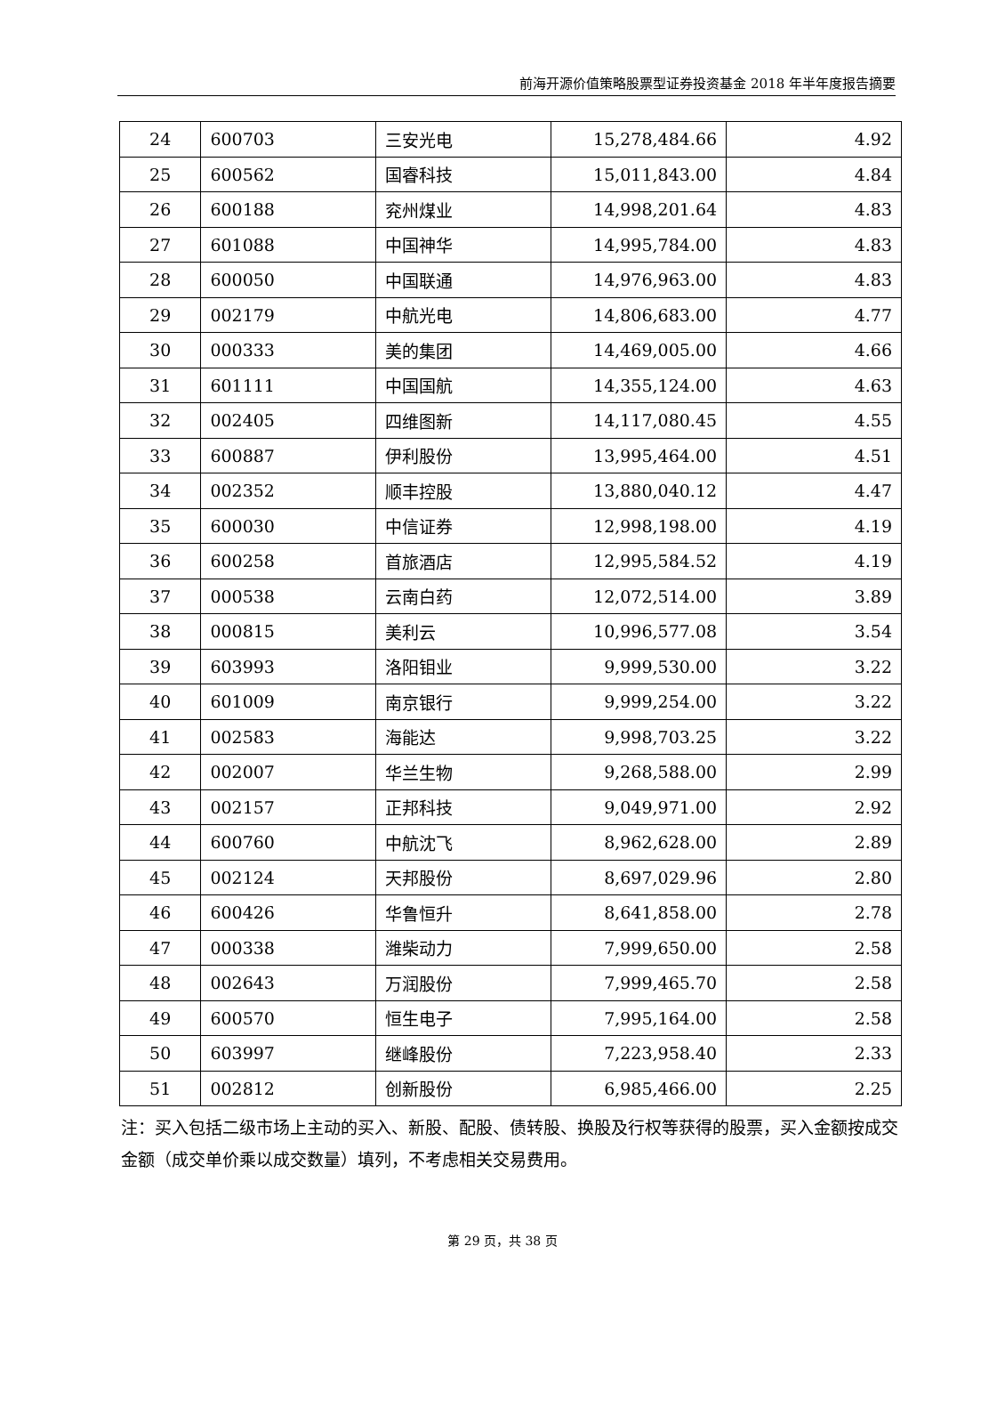前海开源价值策略股票型证券投资基金 2018 年半年度报告摘要
| 24 | 600703 | 三安光电 | 15,278,484.66 | 4.92 |
| 25 | 600562 | 国睿科技 | 15,011,843.00 | 4.84 |
| 26 | 600188 | 兖州煤业 | 14,998,201.64 | 4.83 |
| 27 | 601088 | 中国神华 | 14,995,784.00 | 4.83 |
| 28 | 600050 | 中国联通 | 14,976,963.00 | 4.83 |
| 29 | 002179 | 中航光电 | 14,806,683.00 | 4.77 |
| 30 | 000333 | 美的集团 | 14,469,005.00 | 4.66 |
| 31 | 601111 | 中国国航 | 14,355,124.00 | 4.63 |
| 32 | 002405 | 四维图新 | 14,117,080.45 | 4.55 |
| 33 | 600887 | 伊利股份 | 13,995,464.00 | 4.51 |
| 34 | 002352 | 顺丰控股 | 13,880,040.12 | 4.47 |
| 35 | 600030 | 中信证券 | 12,998,198.00 | 4.19 |
| 36 | 600258 | 首旅酒店 | 12,995,584.52 | 4.19 |
| 37 | 000538 | 云南白药 | 12,072,514.00 | 3.89 |
| 38 | 000815 | 美利云 | 10,996,577.08 | 3.54 |
| 39 | 603993 | 洛阳钼业 | 9,999,530.00 | 3.22 |
| 40 | 601009 | 南京银行 | 9,999,254.00 | 3.22 |
| 41 | 002583 | 海能达 | 9,998,703.25 | 3.22 |
| 42 | 002007 | 华兰生物 | 9,268,588.00 | 2.99 |
| 43 | 002157 | 正邦科技 | 9,049,971.00 | 2.92 |
| 44 | 600760 | 中航沈飞 | 8,962,628.00 | 2.89 |
| 45 | 002124 | 天邦股份 | 8,697,029.96 | 2.80 |
| 46 | 600426 | 华鲁恒升 | 8,641,858.00 | 2.78 |
| 47 | 000338 | 潍柴动力 | 7,999,650.00 | 2.58 |
| 48 | 002643 | 万润股份 | 7,999,465.70 | 2.58 |
| 49 | 600570 | 恒生电子 | 7,995,164.00 | 2.58 |
| 50 | 603997 | 继峰股份 | 7,223,958.40 | 2.33 |
| 51 | 002812 | 创新股份 | 6,985,466.00 | 2.25 |
注：买入包括二级市场上主动的买入、新股、配股、债转股、换股及行权等获得的股票，买入金额按成交金额（成交单价乘以成交数量）填列，不考虑相关交易费用。
第 29 页，共 38 页